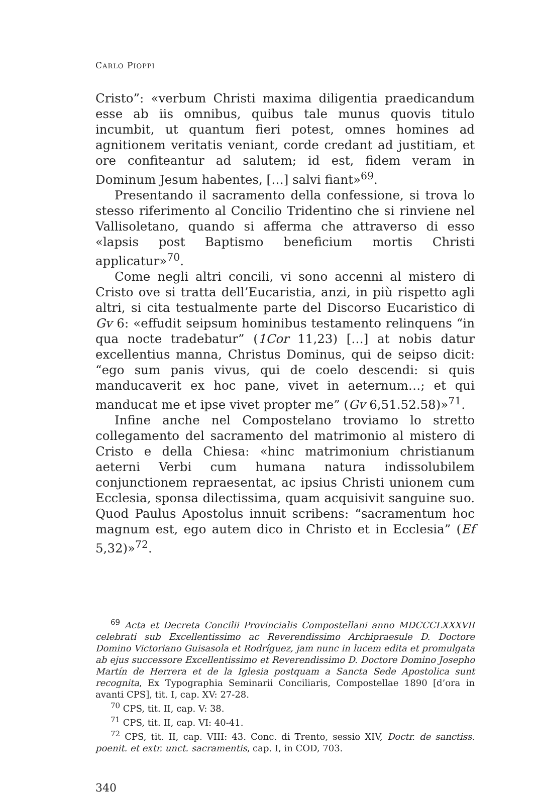CARLO PIOPPI
Cristo”: «verbum Christi maxima diligentia praedicandum esse ab iis omnibus, quibus tale munus quovis titulo incumbit, ut quantum fieri potest, omnes homines ad agnitionem veritatis veniant, corde credant ad justitiam, et ore confiteantur ad salutem; id est, fidem veram in Dominum Jesum habentes, […] salvi fiant»<sup>69</sup>.
Presentando il sacramento della confessione, si trova lo stesso riferimento al Concilio Tridentino che si rinviene nel Vallisoletano, quando si afferma che attraverso di esso «lapsis post Baptismo beneficium mortis Christi applicatur»<sup>70</sup>.
Come negli altri concili, vi sono accenni al mistero di Cristo ove si tratta dell’Eucaristia, anzi, in più rispetto agli altri, si cita testualmente parte del Discorso Eucaristico di Gv 6: «effudit seipsum hominibus testamento relinquens “in qua nocte tradebatur” (1Cor 11,23) […] at nobis datur excellentius manna, Christus Dominus, qui de seipso dicit: “ego sum panis vivus, qui de coelo descendi: si quis manducaverit ex hoc pane, vivet in aeternum…; et qui manducat me et ipse vivet propter me” (Gv 6,51.52.58)»<sup>71</sup>.
Infine anche nel Compostelano troviamo lo stretto collegamento del sacramento del matrimonio al mistero di Cristo e della Chiesa: «hinc matrimonium christianum aeterni Verbi cum humana natura indissolubilem conjunctionem repraesentat, ac ipsius Christi unionem cum Ecclesia, sponsa dilectissima, quam acquisivit sanguine suo. Quod Paulus Apostolus innuit scribens: “sacramentum hoc magnum est, ego autem dico in Christo et in Ecclesia” (Ef 5,32)»<sup>72</sup>.
<sup>69</sup> Acta et Decreta Concilii Provincialis Compostellani anno MDCCCLXXXVII celebrati sub Excellentissimo ac Reverendissimo Archipraesule D. Doctore Domino Victoriano Guisasola et Rodríguez, jam nunc in lucem edita et promulgata ab ejus successore Excellentissimo et Reverendissimo D. Doctore Domino Josepho Martín de Herrera et de la Iglesia postquam a Sancta Sede Apostolica sunt recognita, Ex Typographia Seminarii Conciliaris, Compostellae 1890 [d’ora in avanti CPS], tit. I, cap. XV: 27-28.
<sup>70</sup> CPS, tit. II, cap. V: 38.
<sup>71</sup> CPS, tit. II, cap. VI: 40-41.
<sup>72</sup> CPS, tit. II, cap. VIII: 43. Conc. di Trento, sessio XIV, Doctr. de sanctiss. poenit. et extr. unct. sacramentis, cap. I, in COD, 703.
340